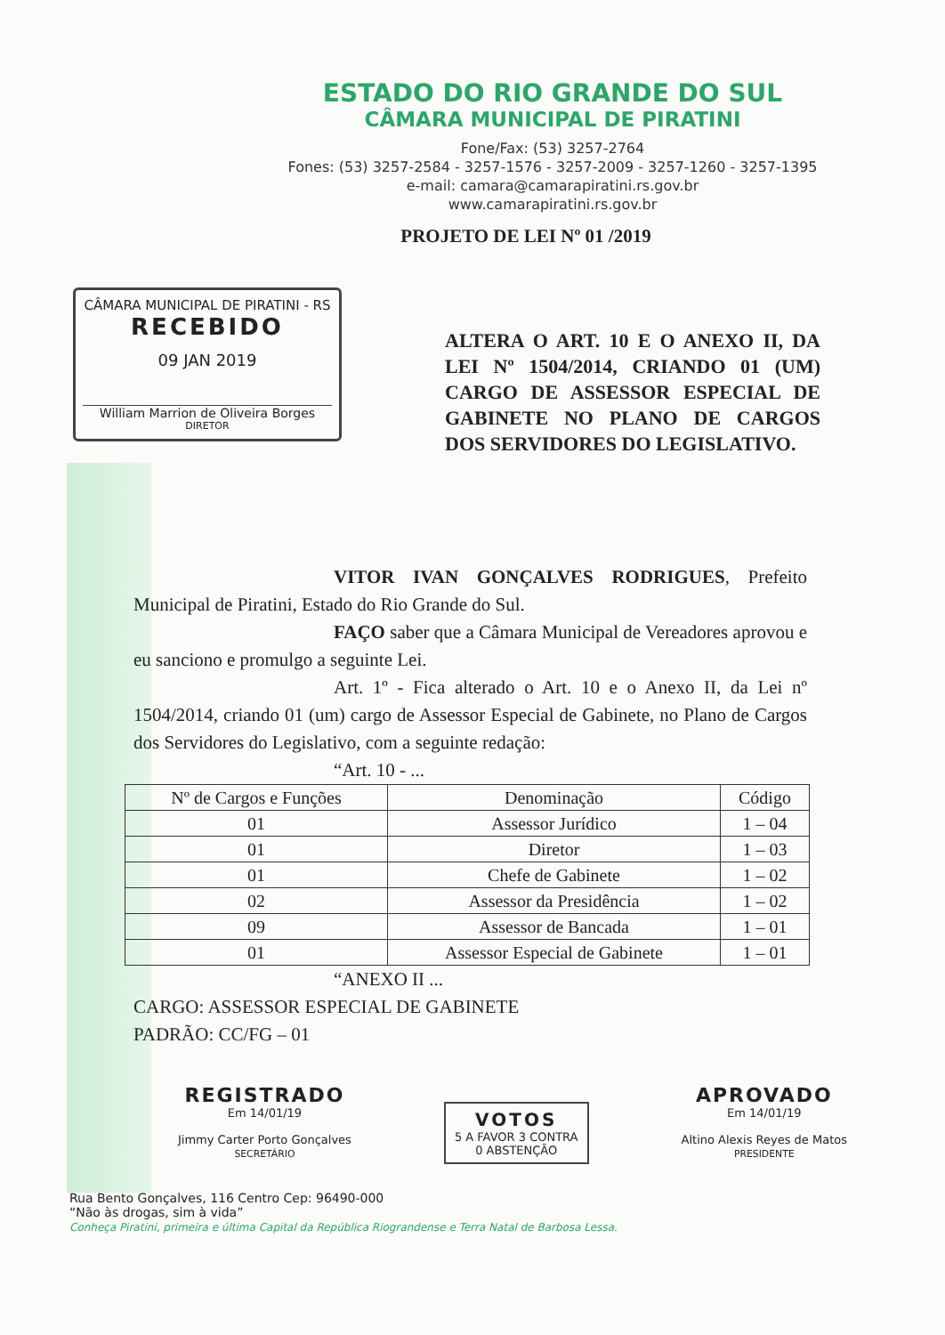ESTADO DO RIO GRANDE DO SUL
CÂMARA MUNICIPAL DE PIRATINI
Fone/Fax: (53) 3257-2764
Fones: (53) 3257-2584 - 3257-1576 - 3257-2009 - 3257-1260 - 3257-1395
e-mail: camara@camarapiratini.rs.gov.br
www.camarapiratini.rs.gov.br
PROJETO DE LEI Nº 01 /2019
CÂMARA MUNICIPAL DE PIRATINI - RS
RECEBIDO
09 JAN 2019
William Marrion de Oliveira Borges
DIRETOR
ALTERA O ART. 10 E O ANEXO II, DA LEI Nº 1504/2014, CRIANDO 01 (UM) CARGO DE ASSESSOR ESPECIAL DE GABINETE NO PLANO DE CARGOS DOS SERVIDORES DO LEGISLATIVO.
VITOR IVAN GONÇALVES RODRIGUES, Prefeito Municipal de Piratini, Estado do Rio Grande do Sul.
FAÇO saber que a Câmara Municipal de Vereadores aprovou e eu sanciono e promulgo a seguinte Lei.
Art. 1º - Fica alterado o Art. 10 e o Anexo II, da Lei nº 1504/2014, criando 01 (um) cargo de Assessor Especial de Gabinete, no Plano de Cargos dos Servidores do Legislativo, com a seguinte redação:
“Art. 10 - ...
| Nº de Cargos e Funções | Denominação | Código |
| --- | --- | --- |
| 01 | Assessor Jurídico | 1 – 04 |
| 01 | Diretor | 1 – 03 |
| 01 | Chefe de Gabinete | 1 – 02 |
| 02 | Assessor da Presidência | 1 – 02 |
| 09 | Assessor de Bancada | 1 – 01 |
| 01 | Assessor Especial de Gabinete | 1 – 01 |
“ANEXO II ...
CARGO: ASSESSOR ESPECIAL DE GABINETE
PADRÃO: CC/FG – 01
REGISTRADO
Em 14/01/19
Jimmy Carter Porto Gonçalves
SECRETÁRIO
VOTOS
5 A FAVOR 3 CONTRA
0 ABSTENÇÃO
APROVADO
Em 14/01/19
Altino Alexis Reyes de Matos
PRESIDENTE
Rua Bento Gonçalves, 116 Centro Cep: 96490-000
“Não às drogas, sim à vida”
Conheça Piratini, primeira e última Capital da República Riograndense e Terra Natal de Barbosa Lessa.